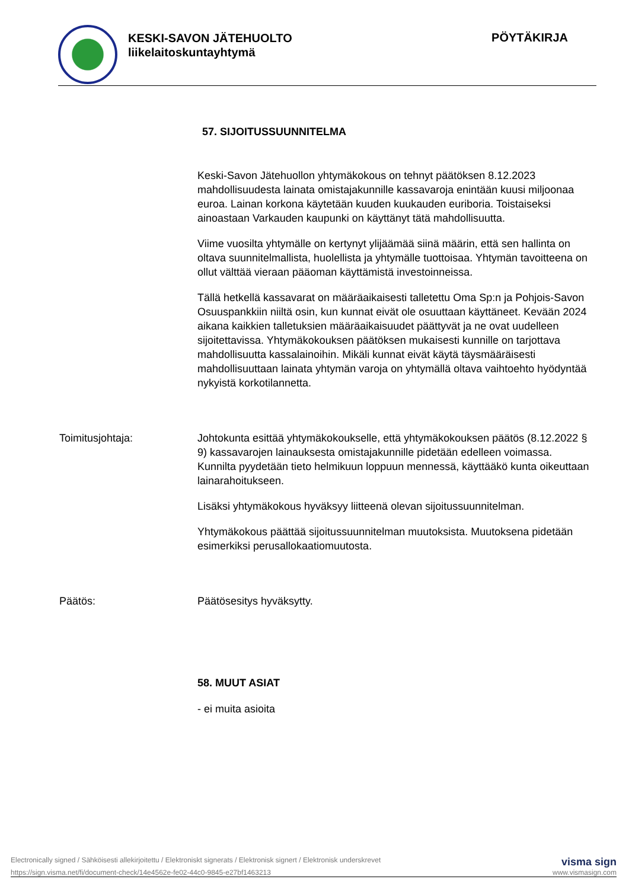KESKI-SAVON JÄTEHUOLTO
liikelaitoskuntayhtymä
PÖYTÄKIRJA
57. SIJOITUSSUUNNITELMA
Keski-Savon Jätehuollon yhtymäkokous on tehnyt päätöksen 8.12.2023 mahdollisuudesta lainata omistajakunnille kassavaroja enintään kuusi miljoonaa euroa. Lainan korkona käytetään kuuden kuukauden euriboria. Toistaiseksi ainoastaan Varkauden kaupunki on käyttänyt tätä mahdollisuutta.
Viime vuosilta yhtymälle on kertynyt ylijäämää siinä määrin, että sen hallinta on oltava suunnitelmallista, huolellista ja yhtymälle tuottoisaa. Yhtymän tavoitteena on ollut välttää vieraan pääoman käyttämistä investoinneissa.
Tällä hetkellä kassavarat on määräaikaisesti talletettu Oma Sp:n ja Pohjois-Savon Osuuspankkiin niiltä osin, kun kunnat eivät ole osuuttaan käyttäneet. Kevään 2024 aikana kaikkien talletuksien määräaikaisuudet päättyvät ja ne ovat uudelleen sijoitettavissa. Yhtymäkokouksen päätöksen mukaisesti kunnille on tarjottava mahdollisuutta kassalainoihin. Mikäli kunnat eivät käytä täysmääräisesti mahdollisuuttaan lainata yhtymän varoja on yhtymällä oltava vaihtoehto hyödyntää nykyistä korkotilannetta.
Toimitusjohtaja: Johtokunta esittää yhtymäkokoukselle, että yhtymäkokouksen päätös (8.12.2022 § 9) kassavarojen lainauksesta omistajakunnille pidetään edelleen voimassa. Kunnilta pyydetään tieto helmikuun loppuun mennessä, käyttääkö kunta oikeuttaan lainarahoitukseen.
Lisäksi yhtymäkokous hyväksyy liitteenä olevan sijoitussuunnitelman.
Yhtymäkokous päättää sijoitussuunnitelman muutoksista. Muutoksena pidetään esimerkiksi perusallokaatiomuutosta.
Päätös: Päätösesitys hyväksytty.
58. MUUT ASIAT
- ei muita asioita
Electronically signed / Sähköisesti allekirjoitettu / Elektroniskt signerats / Elektronisk signert / Elektronisk underskrevet visma sign
https://sign.visma.net/fi/document-check/14e4562e-fe02-44c0-9845-e27bf1463213 www.vismasign.com